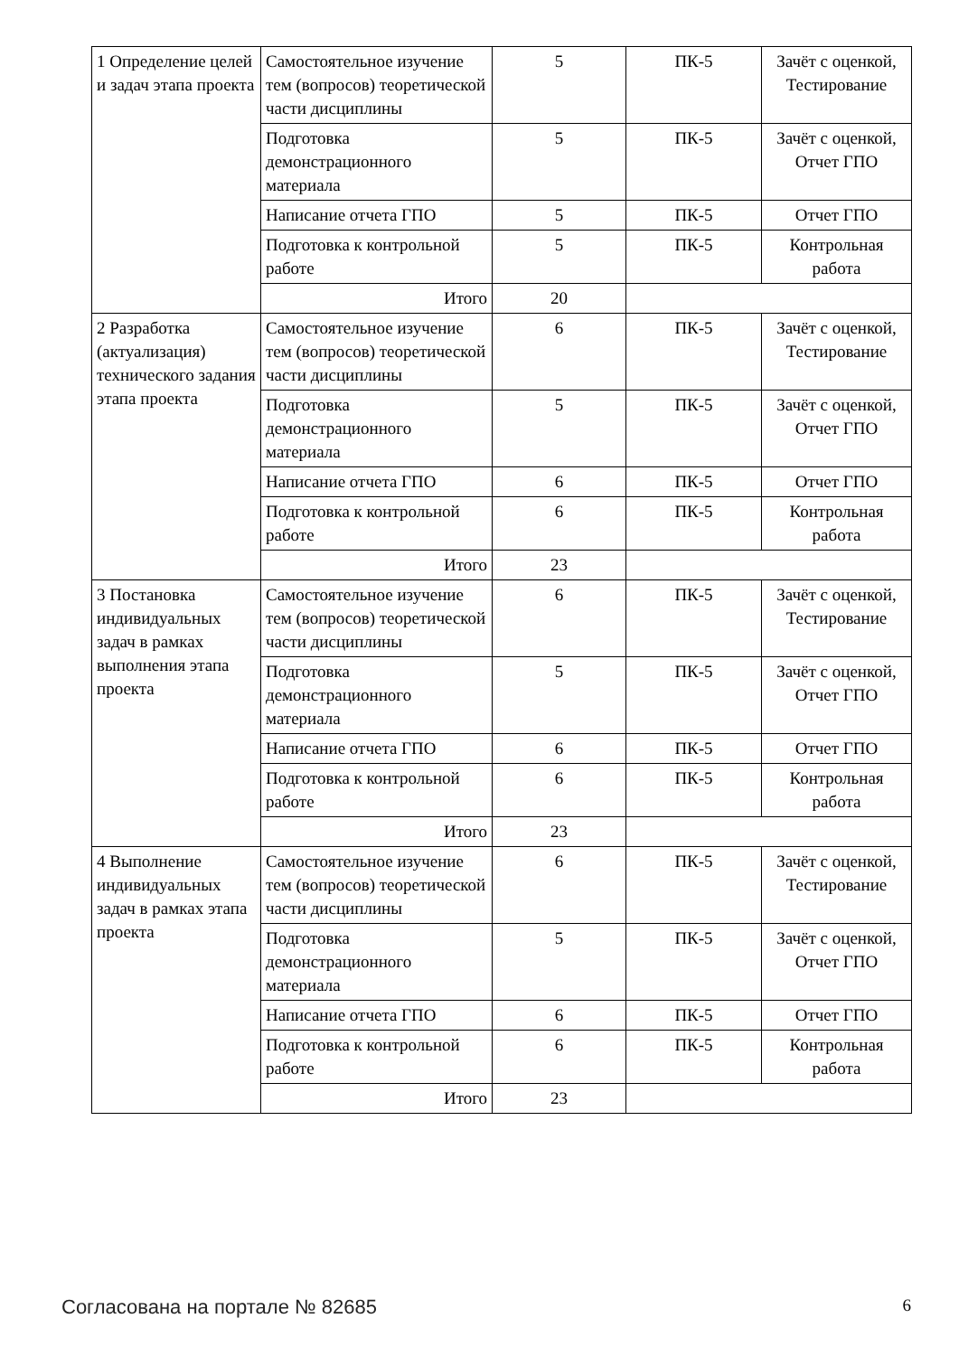| 1 Определение целей и задач этапа проекта | Самостоятельное изучение тем (вопросов) теоретической части дисциплины | 5 | ПК-5 | Зачёт с оценкой, Тестирование |
| | Подготовка демонстрационного материала | 5 | ПК-5 | Зачёт с оценкой, Отчет ГПО |
| | Написание отчета ГПО | 5 | ПК-5 | Отчет ГПО |
| | Подготовка к контрольной работе | 5 | ПК-5 | Контрольная работа |
| | Итого | 20 | | |
| 2 Разработка (актуализация) технического задания этапа проекта | Самостоятельное изучение тем (вопросов) теоретической части дисциплины | 6 | ПК-5 | Зачёт с оценкой, Тестирование |
| | Подготовка демонстрационного материала | 5 | ПК-5 | Зачёт с оценкой, Отчет ГПО |
| | Написание отчета ГПО | 6 | ПК-5 | Отчет ГПО |
| | Подготовка к контрольной работе | 6 | ПК-5 | Контрольная работа |
| | Итого | 23 | | |
| 3 Постановка индивидуальных задач в рамках выполнения этапа проекта | Самостоятельное изучение тем (вопросов) теоретической части дисциплины | 6 | ПК-5 | Зачёт с оценкой, Тестирование |
| | Подготовка демонстрационного материала | 5 | ПК-5 | Зачёт с оценкой, Отчет ГПО |
| | Написание отчета ГПО | 6 | ПК-5 | Отчет ГПО |
| | Подготовка к контрольной работе | 6 | ПК-5 | Контрольная работа |
| | Итого | 23 | | |
| 4 Выполнение индивидуальных задач в рамках этапа проекта | Самостоятельное изучение тем (вопросов) теоретической части дисциплины | 6 | ПК-5 | Зачёт с оценкой, Тестирование |
| | Подготовка демонстрационного материала | 5 | ПК-5 | Зачёт с оценкой, Отчет ГПО |
| | Написание отчета ГПО | 6 | ПК-5 | Отчет ГПО |
| | Подготовка к контрольной работе | 6 | ПК-5 | Контрольная работа |
| | Итого | 23 | | |
Согласована на портале № 82685 6